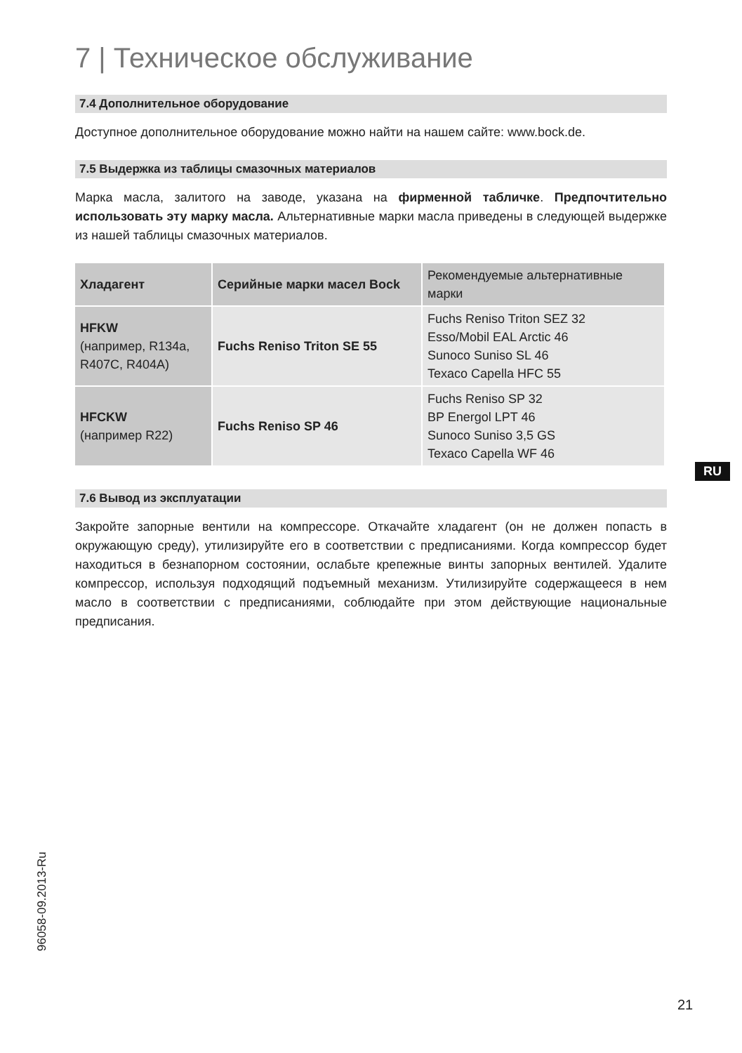7 | Техническое обслуживание
7.4 Дополнительное оборудование
Доступное дополнительное оборудование можно найти на нашем сайте: www.bock.de.
7.5 Выдержка из таблицы смазочных материалов
Марка масла, залитого на заводе, указана на фирменной табличке. Предпочтительно использовать эту марку масла. Альтернативные марки масла приведены в следующей выдержке из нашей таблицы смазочных материалов.
| Хладагент | Серийные марки масел Bock | Рекомендуемые альтернативные марки |
| --- | --- | --- |
| HFKW (например, R134a, R407C, R404A) | Fuchs Reniso Triton SE 55 | Fuchs Reniso Triton SEZ 32 Esso/Mobil EAL Arctic 46 Sunoco Suniso SL 46 Texaco Capella HFC 55 |
| HFCKW (например R22) | Fuchs Reniso SP 46 | Fuchs Reniso SP 32 BP Energol LPT 46 Sunoco Suniso 3,5 GS Texaco Capella WF 46 |
7.6 Вывод из эксплуатации
Закройте запорные вентили на компрессоре. Откачайте хладагент (он не должен попасть в окружающую среду), утилизируйте его в соответствии с предписаниями. Когда компрессор будет находиться в безнапорном состоянии, ослабьте крепежные винты запорных вентилей. Удалите компрессор, используя подходящий подъемный механизм. Утилизируйте содержащееся в нем масло в соответствии с предписаниями, соблюдайте при этом действующие национальные предписания.
RU
96058-09.2013-Ru
21